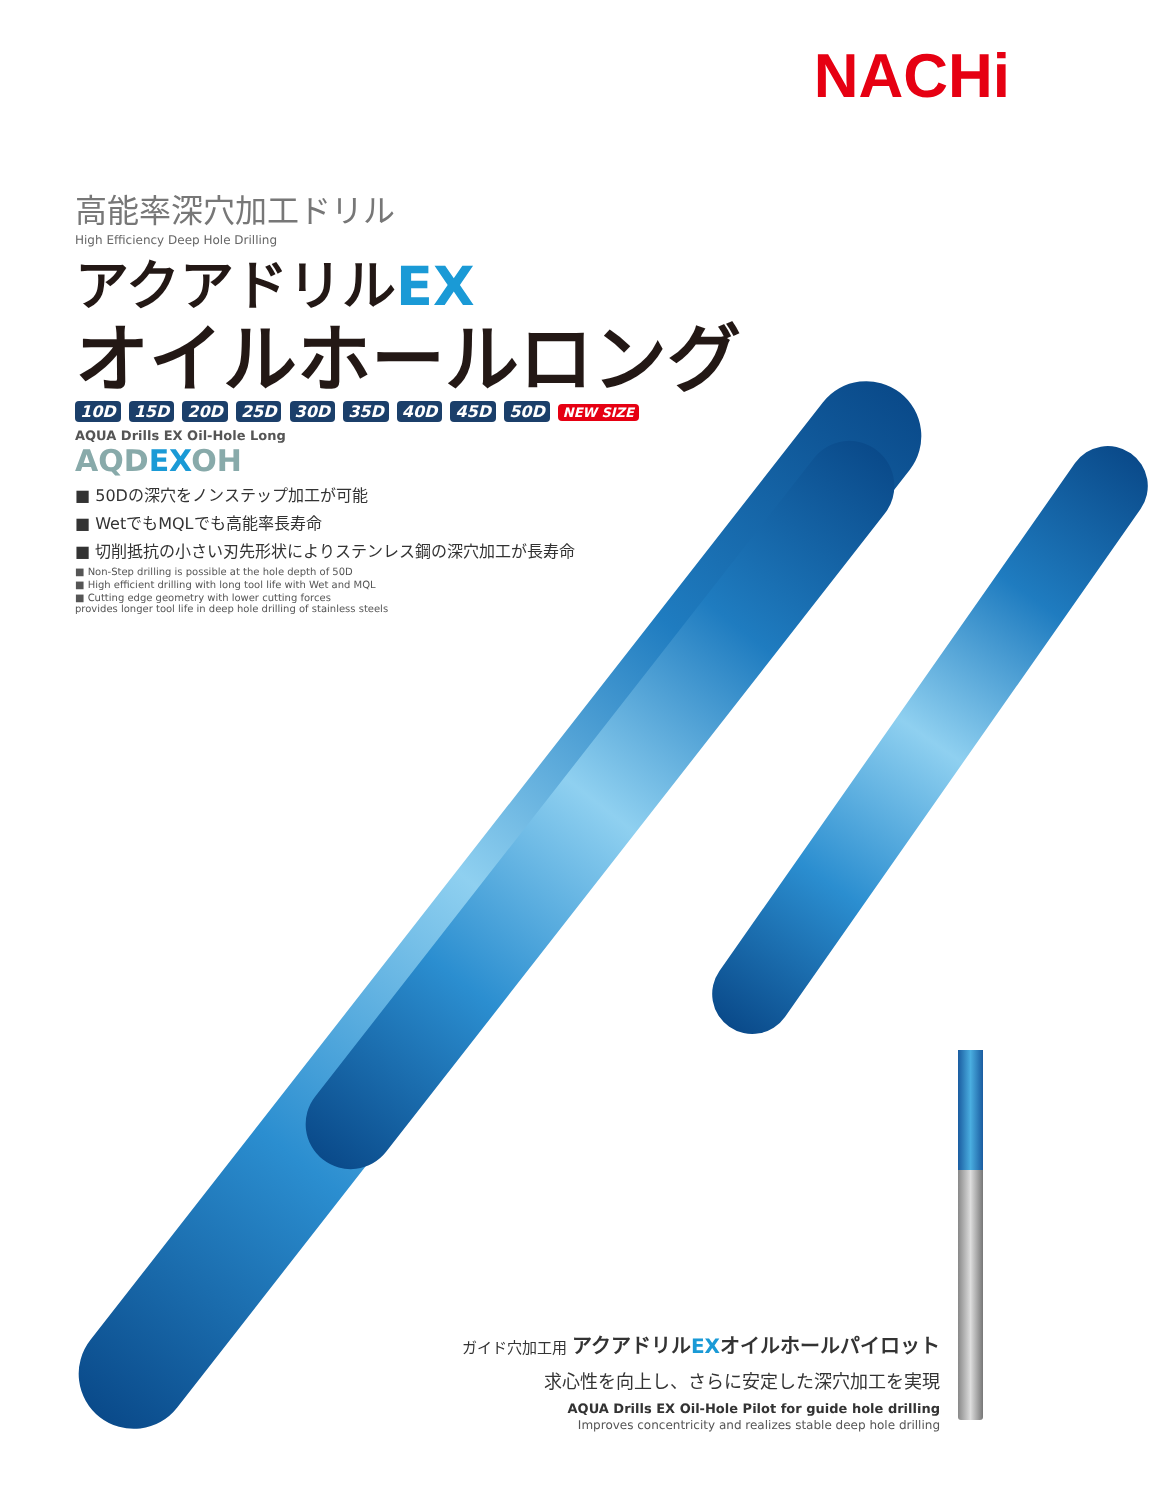NACHi
高能率深穴加工ドリル
High Efficiency Deep Hole Drilling
アクアドリルEX
オイルホールロング
10D 15D 20D 25D 30D 35D 40D 45D 50D NEW SIZE
AQUA Drills EX Oil-Hole Long
AQDEXOH
■ 50Dの深穴をノンステップ加工が可能
■ WetでもMQLでも高能率長寿命
■ 切削抵抗の小さい刃先形状によりステンレス鋼の深穴加工が長寿命
■ Non-Step drilling is possible at the hole depth of 50D
■ High efficient drilling with long tool life with Wet and MQL
■ Cutting edge geometry with lower cutting forces
provides longer tool life in deep hole drilling of stainless steels
ガイド穴加工用 アクアドリルEXオイルホールパイロット
求心性を向上し、さらに安定した深穴加工を実現
AQUA Drills EX Oil-Hole Pilot for guide hole drilling
Improves concentricity and realizes stable deep hole drilling